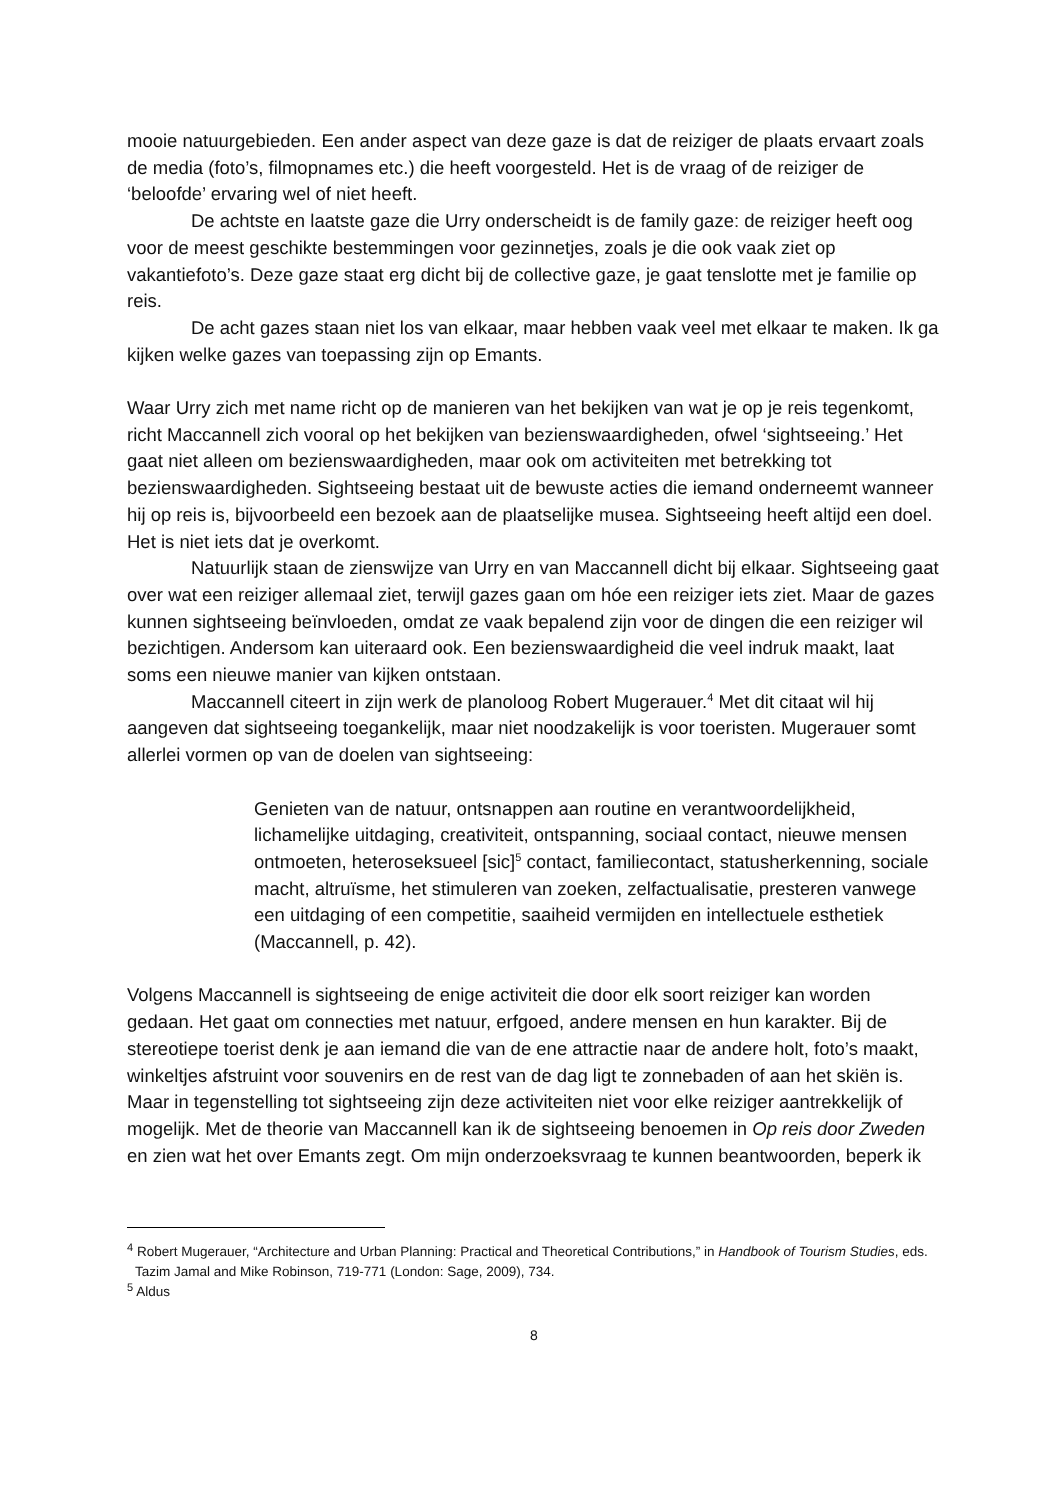mooie natuurgebieden. Een ander aspect van deze gaze is dat de reiziger de plaats ervaart zoals de media (foto’s, filmopnames etc.) die heeft voorgesteld. Het is de vraag of de reiziger de ‘beloofde’ ervaring wel of niet heeft.
De achtste en laatste gaze die Urry onderscheidt is de family gaze: de reiziger heeft oog voor de meest geschikte bestemmingen voor gezinnetjes, zoals je die ook vaak ziet op vakantiefoto’s. Deze gaze staat erg dicht bij de collective gaze, je gaat tenslotte met je familie op reis.
De acht gazes staan niet los van elkaar, maar hebben vaak veel met elkaar te maken. Ik ga kijken welke gazes van toepassing zijn op Emants.
Waar Urry zich met name richt op de manieren van het bekijken van wat je op je reis tegenkomt, richt Maccannell zich vooral op het bekijken van bezienswaardigheden, ofwel ‘sightseeing.’ Het gaat niet alleen om bezienswaardigheden, maar ook om activiteiten met betrekking tot bezienswaardigheden. Sightseeing bestaat uit de bewuste acties die iemand onderneemt wanneer hij op reis is, bijvoorbeeld een bezoek aan de plaatselijke musea. Sightseeing heeft altijd een doel. Het is niet iets dat je overkomt.
Natuurlijk staan de zienswijze van Urry en van Maccannell dicht bij elkaar. Sightseeing gaat over wat een reiziger allemaal ziet, terwijl gazes gaan om hóe een reiziger iets ziet. Maar de gazes kunnen sightseeing beïnvloeden, omdat ze vaak bepalend zijn voor de dingen die een reiziger wil bezichtigen. Andersom kan uiteraard ook. Een bezienswaardigheid die veel indruk maakt, laat soms een nieuwe manier van kijken ontstaan.
Maccannell citeert in zijn werk de planoloog Robert Mugerauer.<sup>4</sup> Met dit citaat wil hij aangeven dat sightseeing toegankelijk, maar niet noodzakelijk is voor toeristen. Mugerauer somt allerlei vormen op van de doelen van sightseeing:
Genieten van de natuur, ontsnappen aan routine en verantwoordelijkheid, lichamelijke uitdaging, creativiteit, ontspanning, sociaal contact, nieuwe mensen ontmoeten, heteroseksueel [sic]<sup>5</sup> contact, familiecontact, statusherkenning, sociale macht, altruïsme, het stimuleren van zoeken, zelfactualisatie, presteren vanwege een uitdaging of een competitie, saaiheid vermijden en intellectuele esthetiek (Maccannell, p. 42).
Volgens Maccannell is sightseeing de enige activiteit die door elk soort reiziger kan worden gedaan. Het gaat om connecties met natuur, erfgoed, andere mensen en hun karakter. Bij de stereotiepe toerist denk je aan iemand die van de ene attractie naar de andere holt, foto’s maakt, winkeltjes afstruint voor souvenirs en de rest van de dag ligt te zonnebaden of aan het skiën is. Maar in tegenstelling tot sightseeing zijn deze activiteiten niet voor elke reiziger aantrekkelijk of mogelijk. Met de theorie van Maccannell kan ik de sightseeing benoemen in Op reis door Zweden en zien wat het over Emants zegt. Om mijn onderzoeksvraag te kunnen beantwoorden, beperk ik
<sup>4</sup> Robert Mugerauer, “Architecture and Urban Planning: Practical and Theoretical Contributions,” in Handbook of Tourism Studies, eds. Tazim Jamal and Mike Robinson, 719-771 (London: Sage, 2009), 734.
<sup>5</sup> Aldus
8